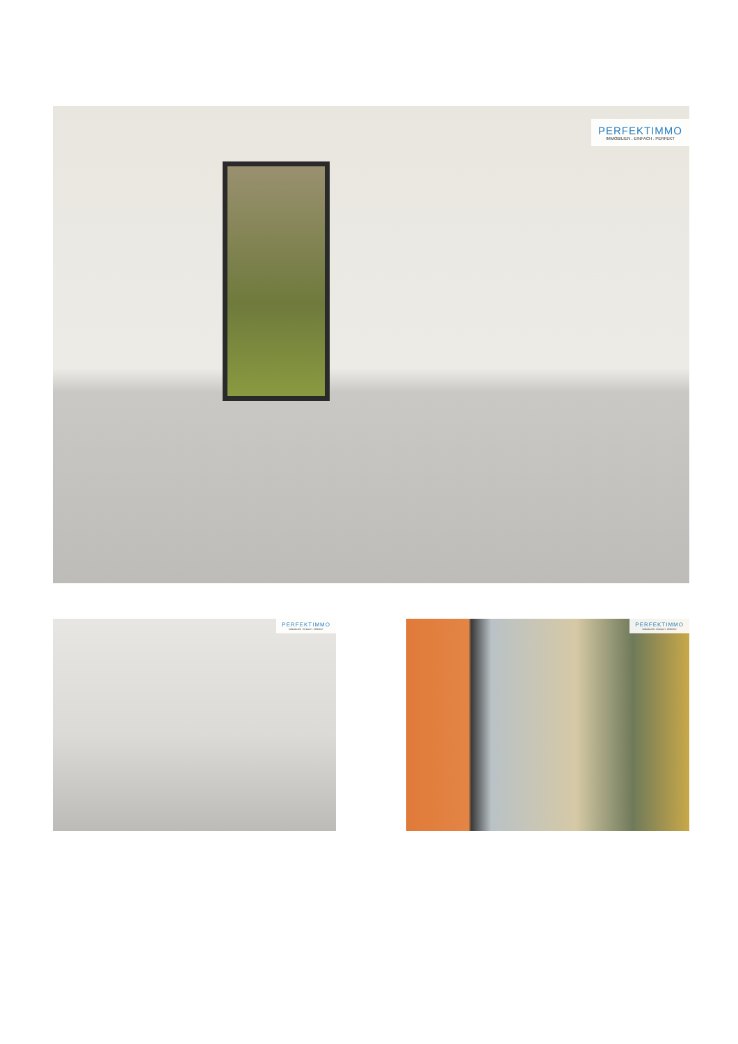PERFEKTIMMO
IMMOBILIEN . EINFACH . PERFEKT
PERFEKTIMMO
IMMOBILIEN . EINFACH . PERFEKT
PERFEKTIMMO
IMMOBILIEN . EINFACH . PERFEKT